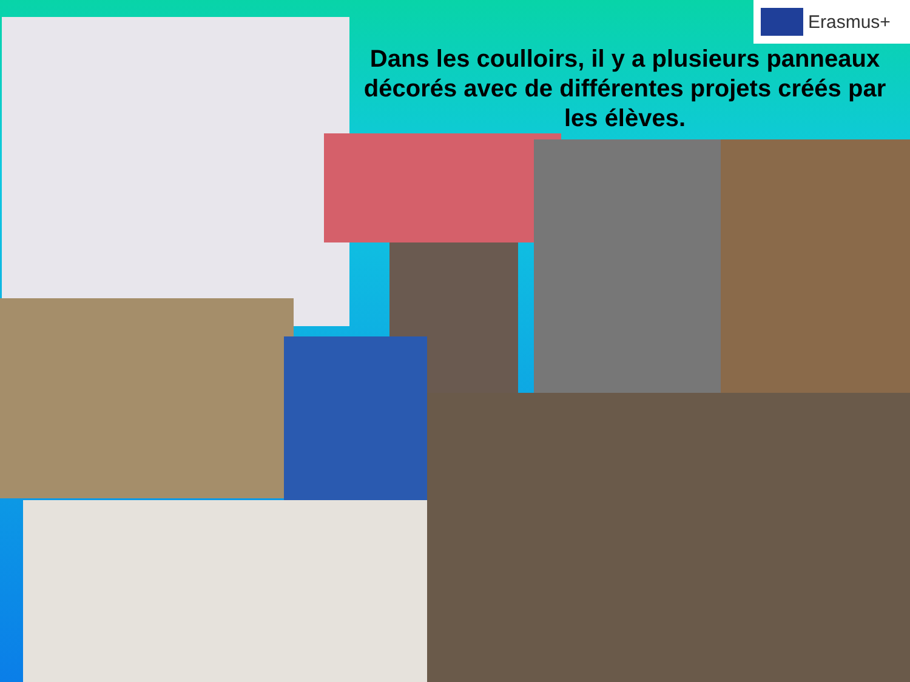Erasmus+
Dans les coulloirs, il y a plusieurs panneaux décorés avec de différentes projets créés par les élèves.